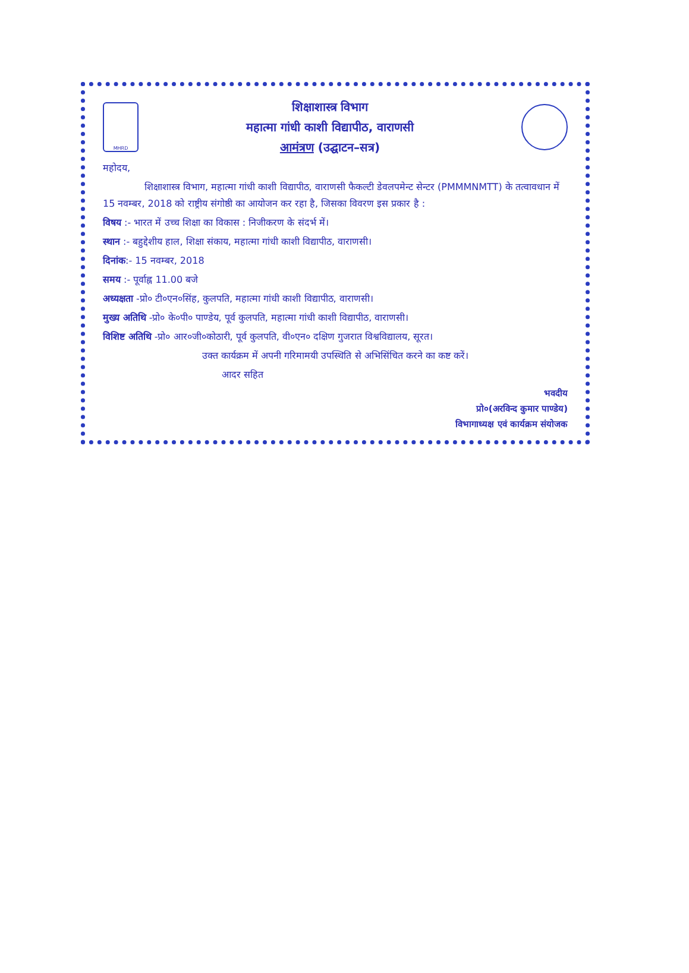MHRD
शिक्षाशास्त्र विभाग
महात्मा गांधी काशी विद्यापीठ, वाराणसी
आमंत्रण (उद्घाटन–सत्र)
महोदय,
शिक्षाशास्त्र विभाग, महात्मा गांधी काशी विद्यापीठ, वाराणसी फैकल्टी डेवलपमेन्ट सेन्टर (PMMMNMTT) के तत्वावधान में 15 नवम्बर, 2018 को राष्ट्रीय संगोष्ठी का आयोजन कर रहा है, जिसका विवरण इस प्रकार है :
विषय :- भारत में उच्च शिक्षा का विकास : निजीकरण के संदर्भ में।
स्थान :- बहुद्देशीय हाल, शिक्षा संकाय, महात्मा गांधी काशी विद्यापीठ, वाराणसी।
दिनांक:- 15 नवम्बर, 2018
समय :- पूर्वाह्न 11.00 बजे
अध्यक्षता -प्रो० टी०एन०सिंह, कुलपति, महात्मा गांधी काशी विद्यापीठ, वाराणसी।
मुख्य अतिथि -प्रो० के०पी० पाण्डेय, पूर्व कुलपति, महात्मा गांधी काशी विद्यापीठ, वाराणसी।
विशिष्ट अतिथि -प्रो० आर०जी०कोठारी, पूर्व कुलपति, वी०एन० दक्षिण गुजरात विश्वविद्यालय, सूरत।
उक्त कार्यक्रम में अपनी गरिमामयी उपस्थिति से अभिसिंचित करने का कष्ट करें।
आदर सहित
भवदीय
प्रो०(अरविन्द कुमार पाण्डेय)
विभागाध्यक्ष एवं कार्यक्रम संयोजक